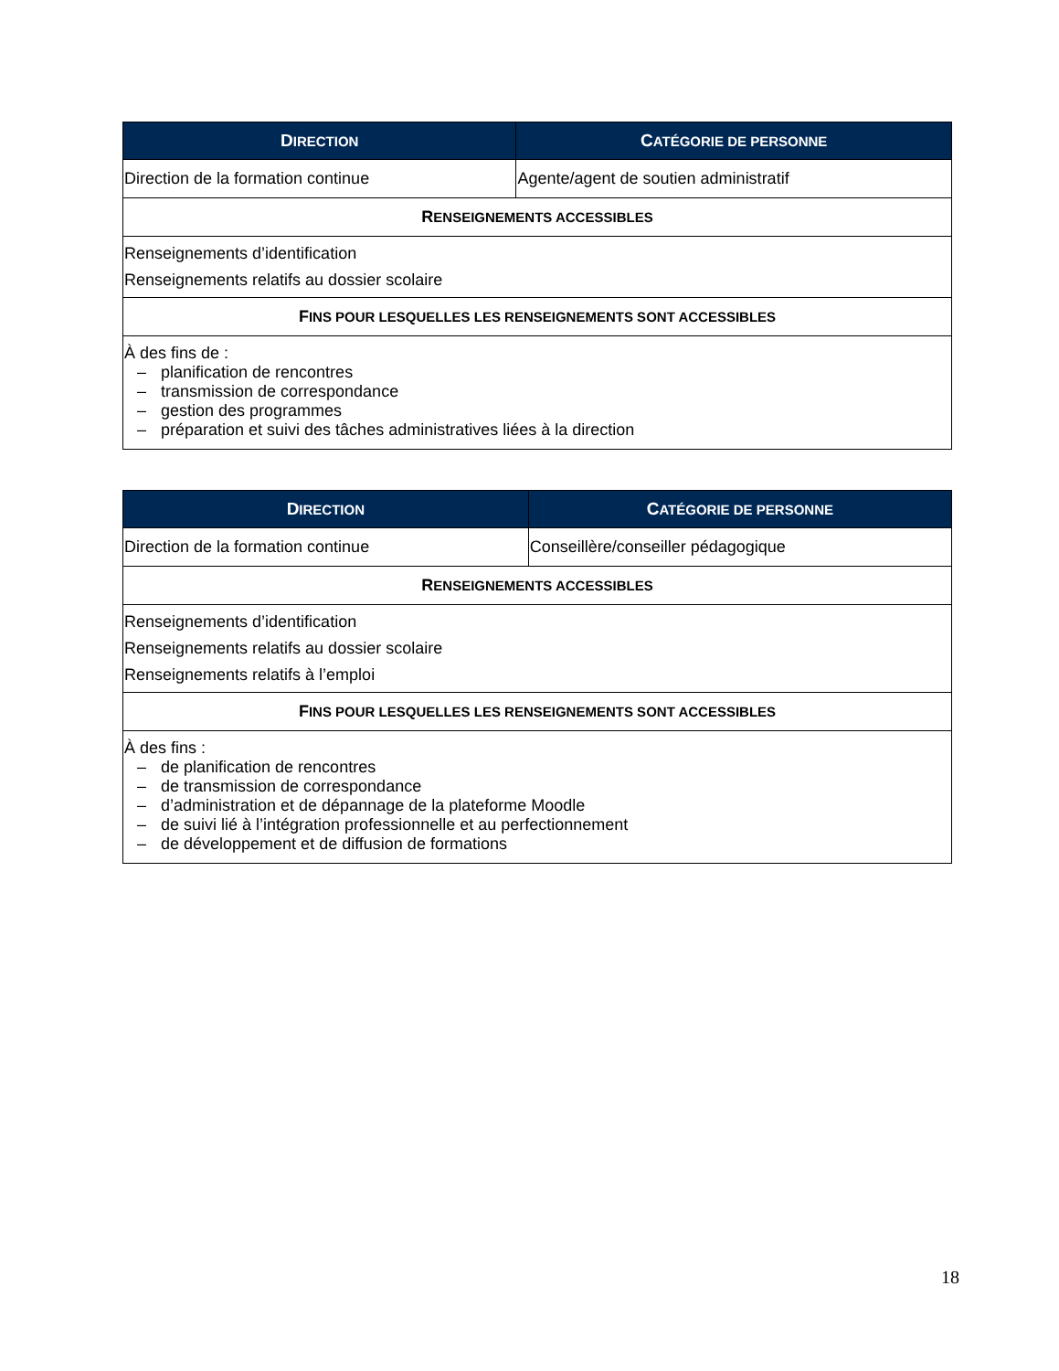| D IRECTION | C ATÉGORIE DE PERSONNE |
| --- | --- |
| Direction de la formation continue | Agente/agent de soutien administratif |
| R ENSEIGNEMENTS ACCESSIBLES | |
| Renseignements d’identification Renseignements relatifs au dossier scolaire | |
| F INS POUR LESQUELLES LES RENSEIGNEMENTS SONT ACCESSIBLES | |
| À des fins de : – planification de rencontres – transmission de correspondance – gestion des programmes – préparation et suivi des tâches administratives liées à la direction | |
| D IRECTION | C ATÉGORIE DE PERSONNE |
| --- | --- |
| Direction de la formation continue | Conseillère/conseiller pédagogique |
| R ENSEIGNEMENTS ACCESSIBLES | |
| Renseignements d’identification Renseignements relatifs au dossier scolaire Renseignements relatifs à l’emploi | |
| F INS POUR LESQUELLES LES RENSEIGNEMENTS SONT ACCESSIBLES | |
| À des fins : – de planification de rencontres – de transmission de correspondance – d’administration et de dépannage de la plateforme Moodle – de suivi lié à l’intégration professionnelle et au perfectionnement – de développement et de diffusion de formations | |
18